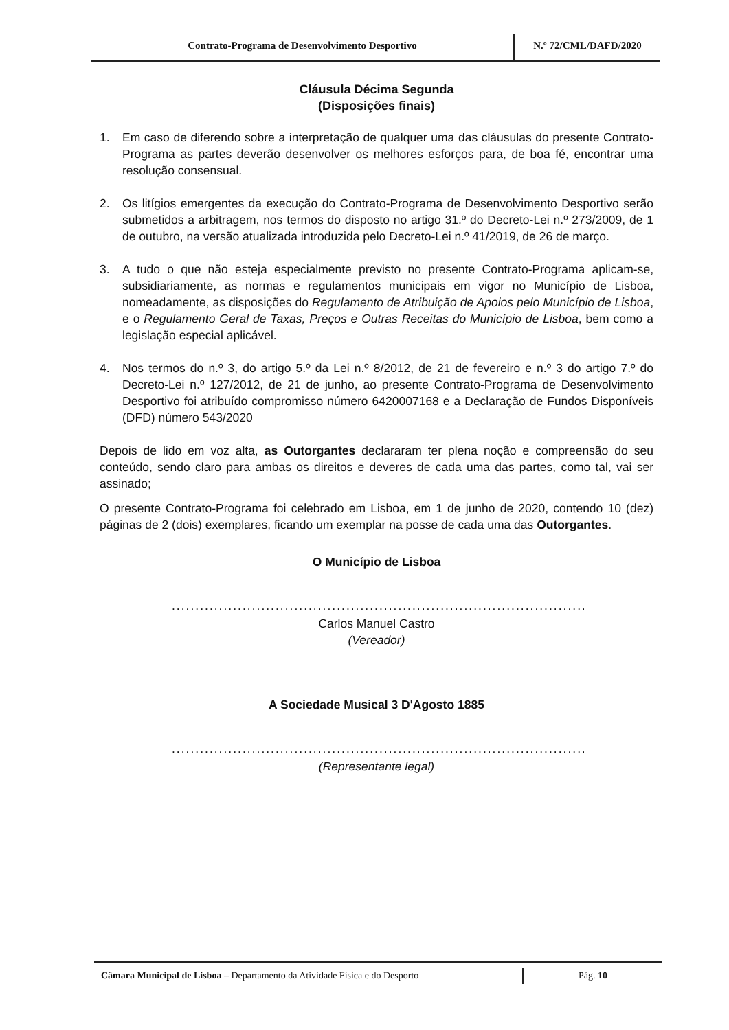Contrato-Programa de Desenvolvimento Desportivo
N.º 72/CML/DAFD/2020
Cláusula Décima Segunda
(Disposições finais)
1. Em caso de diferendo sobre a interpretação de qualquer uma das cláusulas do presente Contrato-Programa as partes deverão desenvolver os melhores esforços para, de boa fé, encontrar uma resolução consensual.
2. Os litígios emergentes da execução do Contrato-Programa de Desenvolvimento Desportivo serão submetidos a arbitragem, nos termos do disposto no artigo 31.º do Decreto-Lei n.º 273/2009, de 1 de outubro, na versão atualizada introduzida pelo Decreto-Lei n.º 41/2019, de 26 de março.
3. A tudo o que não esteja especialmente previsto no presente Contrato-Programa aplicam-se, subsidiariamente, as normas e regulamentos municipais em vigor no Município de Lisboa, nomeadamente, as disposições do Regulamento de Atribuição de Apoios pelo Município de Lisboa, e o Regulamento Geral de Taxas, Preços e Outras Receitas do Município de Lisboa, bem como a legislação especial aplicável.
4. Nos termos do n.º 3, do artigo 5.º da Lei n.º 8/2012, de 21 de fevereiro e n.º 3 do artigo 7.º do Decreto-Lei n.º 127/2012, de 21 de junho, ao presente Contrato-Programa de Desenvolvimento Desportivo foi atribuído compromisso número 6420007168 e a Declaração de Fundos Disponíveis (DFD) número 543/2020
Depois de lido em voz alta, as Outorgantes declararam ter plena noção e compreensão do seu conteúdo, sendo claro para ambas os direitos e deveres de cada uma das partes, como tal, vai ser assinado;
O presente Contrato-Programa foi celebrado em Lisboa, em 1 de junho de 2020, contendo 10 (dez) páginas de 2 (dois) exemplares, ficando um exemplar na posse de cada uma das Outorgantes.
O Município de Lisboa
..................................................................................................................
Carlos Manuel Castro
(Vereador)
A Sociedade Musical 3 D'Agosto 1885
..................................................................................................................
(Representante legal)
Câmara Municipal de Lisboa – Departamento da Atividade Física e do Desporto Pág. 10